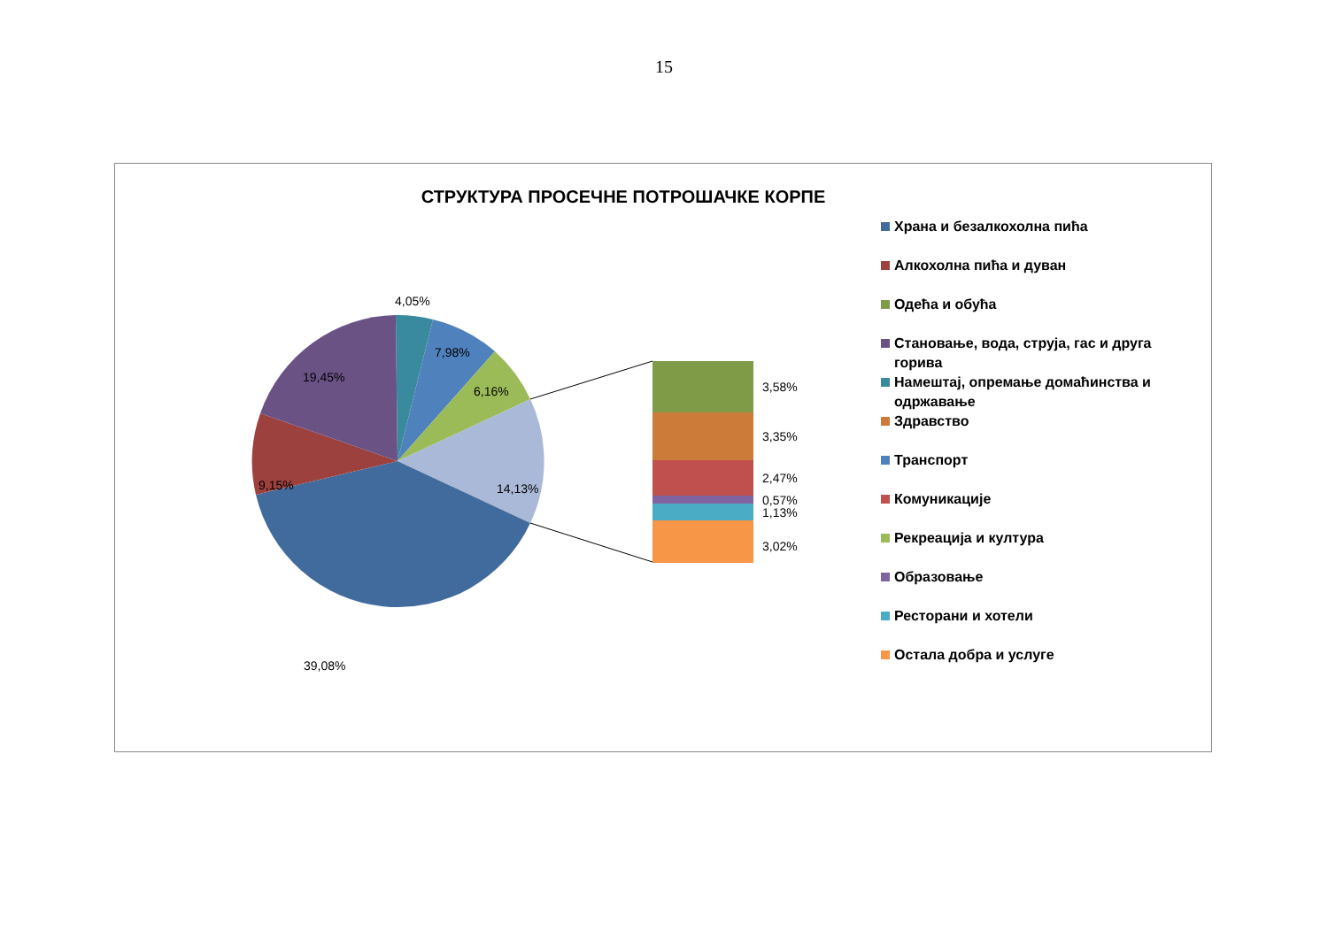15
СТРУКТУРА ПРОСЕЧНЕ ПОТРОШАЧКЕ КОРПЕ
4,05%
7,98%
6,16%
14,13%
39,08%
9,15%
19,45%
3,58%
3,35%
2,47%
0,57%
1,13%
3,02%
Храна и безалкохолна пића
Алкохолна пића и дуван
Одећа и обућа
Становање, вода, струја, гас и друга горива
Намештај, опремање домаћинства и одржавање
Здравство
Транспорт
Комуникације
Рекреација и култура
Образовање
Ресторани и хотели
Остала добра и услуге